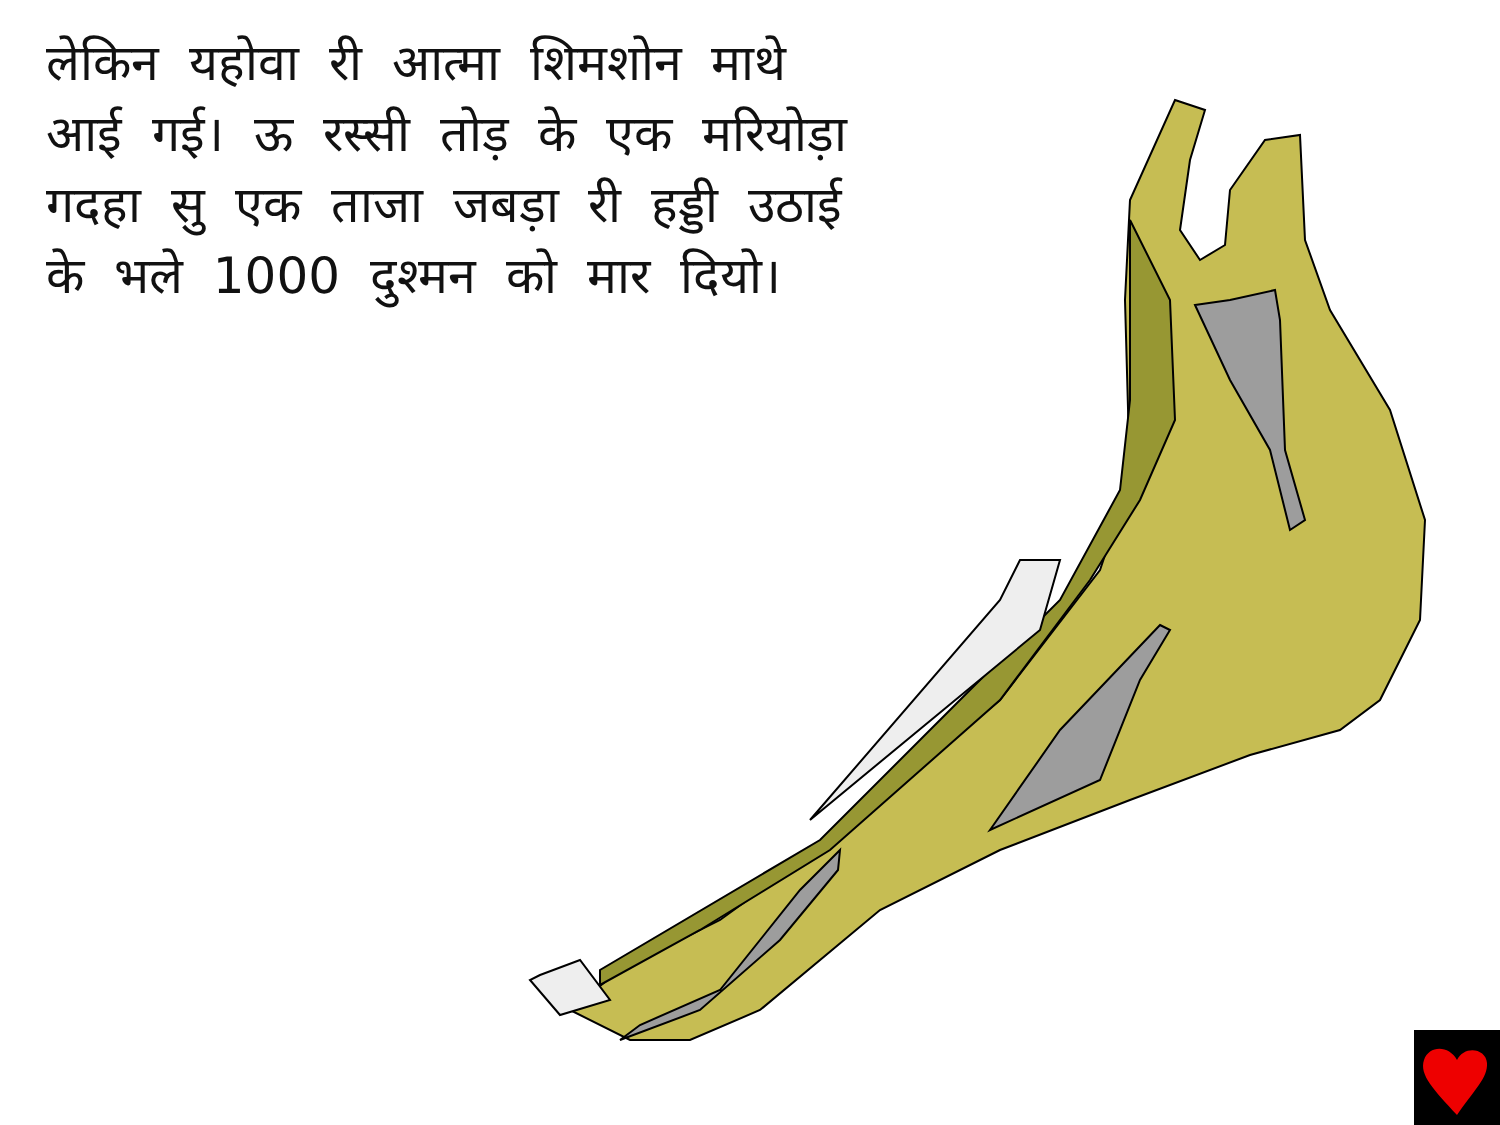लेकिन यहोवा री आत्मा शिमशोन माथे आई गई। ऊ रस्सी तोड़ के एक मरियोड़ा गदहा सु एक ताजा जबड़ा री हड्डी उठाई के भले 1000 दुश्मन को मार दियो।